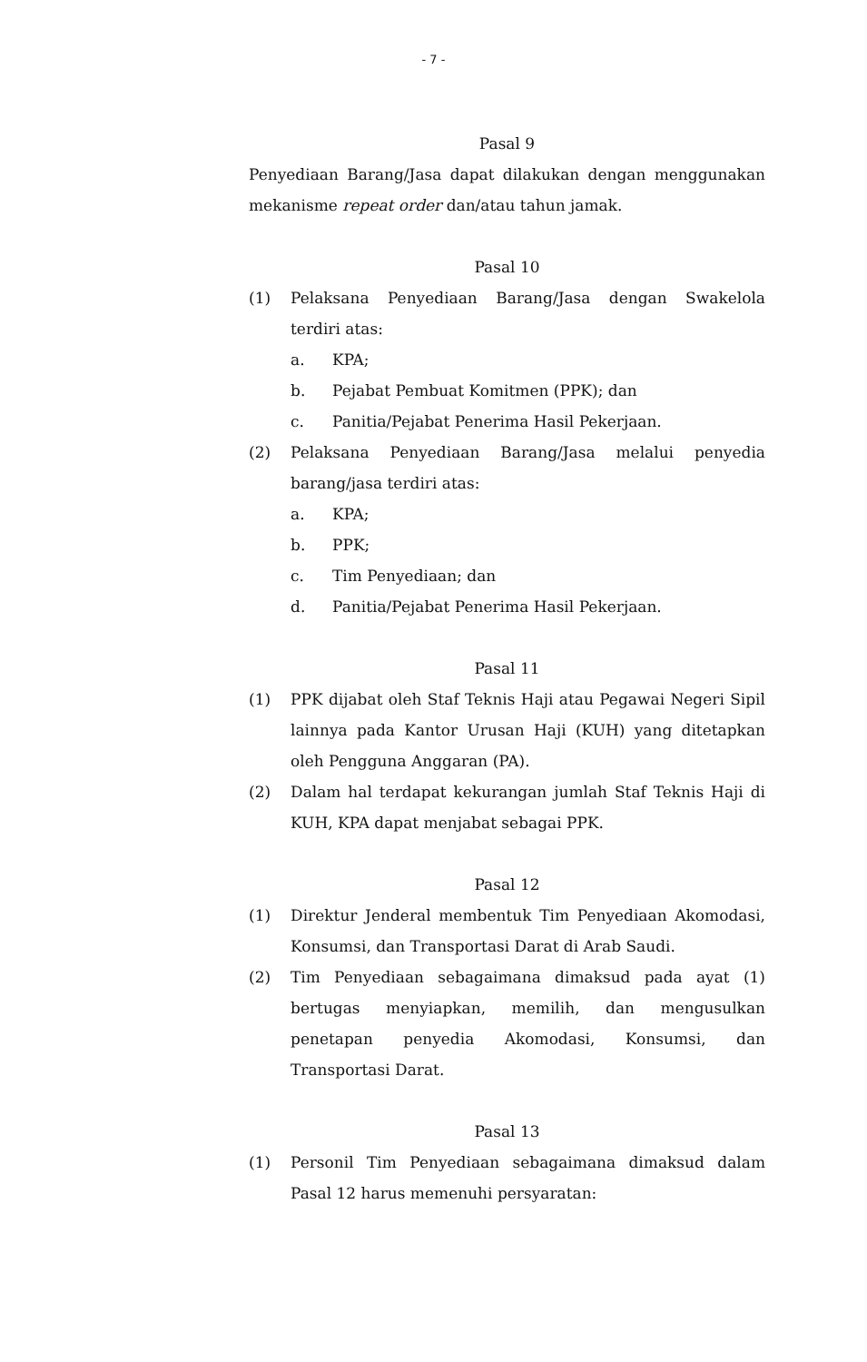- 7 -
Pasal 9
Penyediaan Barang/Jasa dapat dilakukan dengan menggunakan mekanisme repeat order dan/atau tahun jamak.
Pasal 10
(1) Pelaksana Penyediaan Barang/Jasa dengan Swakelola terdiri atas:
a. KPA;
b. Pejabat Pembuat Komitmen (PPK); dan
c. Panitia/Pejabat Penerima Hasil Pekerjaan.
(2) Pelaksana Penyediaan Barang/Jasa melalui penyedia barang/jasa terdiri atas:
a. KPA;
b. PPK;
c. Tim Penyediaan; dan
d. Panitia/Pejabat Penerima Hasil Pekerjaan.
Pasal 11
(1) PPK dijabat oleh Staf Teknis Haji atau Pegawai Negeri Sipil lainnya pada Kantor Urusan Haji (KUH) yang ditetapkan oleh Pengguna Anggaran (PA).
(2) Dalam hal terdapat kekurangan jumlah Staf Teknis Haji di KUH, KPA dapat menjabat sebagai PPK.
Pasal 12
(1) Direktur Jenderal membentuk Tim Penyediaan Akomodasi, Konsumsi, dan Transportasi Darat di Arab Saudi.
(2) Tim Penyediaan sebagaimana dimaksud pada ayat (1) bertugas menyiapkan, memilih, dan mengusulkan penetapan penyedia Akomodasi, Konsumsi, dan Transportasi Darat.
Pasal 13
(1) Personil Tim Penyediaan sebagaimana dimaksud dalam Pasal 12 harus memenuhi persyaratan: